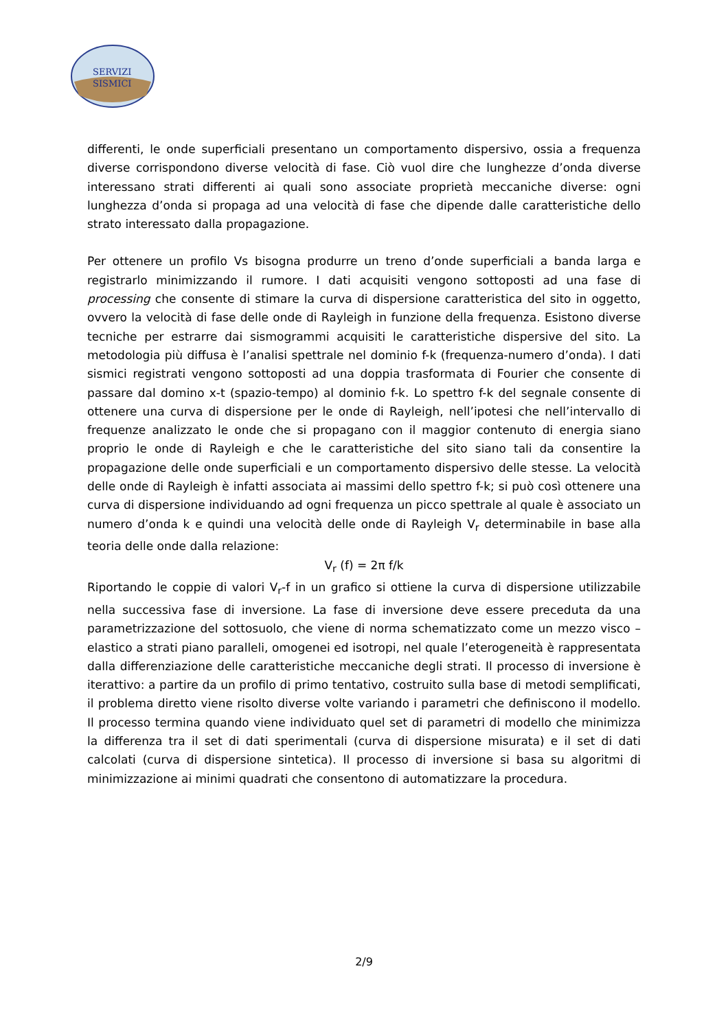SERVIZI
SISMICI
differenti, le onde superficiali presentano un comportamento dispersivo, ossia a frequenza diverse corrispondono diverse velocità di fase. Ciò vuol dire che lunghezze d’onda diverse interessano strati differenti ai quali sono associate proprietà meccaniche diverse: ogni lunghezza d’onda si propaga ad una velocità di fase che dipende dalle caratteristiche dello strato interessato dalla propagazione.
Per ottenere un profilo Vs bisogna produrre un treno d’onde superficiali a banda larga e registrarlo minimizzando il rumore. I dati acquisiti vengono sottoposti ad una fase di processing che consente di stimare la curva di dispersione caratteristica del sito in oggetto, ovvero la velocità di fase delle onde di Rayleigh in funzione della frequenza. Esistono diverse tecniche per estrarre dai sismogrammi acquisiti le caratteristiche dispersive del sito. La metodologia più diffusa è l’analisi spettrale nel dominio f-k (frequenza-numero d’onda). I dati sismici registrati vengono sottoposti ad una doppia trasformata di Fourier che consente di passare dal domino x-t (spazio-tempo) al dominio f-k. Lo spettro f-k del segnale consente di ottenere una curva di dispersione per le onde di Rayleigh, nell’ipotesi che nell’intervallo di frequenze analizzato le onde che si propagano con il maggior contenuto di energia siano proprio le onde di Rayleigh e che le caratteristiche del sito siano tali da consentire la propagazione delle onde superficiali e un comportamento dispersivo delle stesse. La velocità delle onde di Rayleigh è infatti associata ai massimi dello spettro f-k; si può così ottenere una curva di dispersione individuando ad ogni frequenza un picco spettrale al quale è associato un numero d’onda k e quindi una velocità delle onde di Rayleigh V<sub>r</sub> determinabile in base alla teoria delle onde dalla relazione:
V<sub>r</sub> (f) = 2π f/k
Riportando le coppie di valori V<sub>r</sub>-f in un grafico si ottiene la curva di dispersione utilizzabile nella successiva fase di inversione. La fase di inversione deve essere preceduta da una parametrizzazione del sottosuolo, che viene di norma schematizzato come un mezzo visco – elastico a strati piano paralleli, omogenei ed isotropi, nel quale l’eterogeneità è rappresentata dalla differenziazione delle caratteristiche meccaniche degli strati. Il processo di inversione è iterattivo: a partire da un profilo di primo tentativo, costruito sulla base di metodi semplificati, il problema diretto viene risolto diverse volte variando i parametri che definiscono il modello. Il processo termina quando viene individuato quel set di parametri di modello che minimizza la differenza tra il set di dati sperimentali (curva di dispersione misurata) e il set di dati calcolati (curva di dispersione sintetica). Il processo di inversione si basa su algoritmi di minimizzazione ai minimi quadrati che consentono di automatizzare la procedura.
2/9